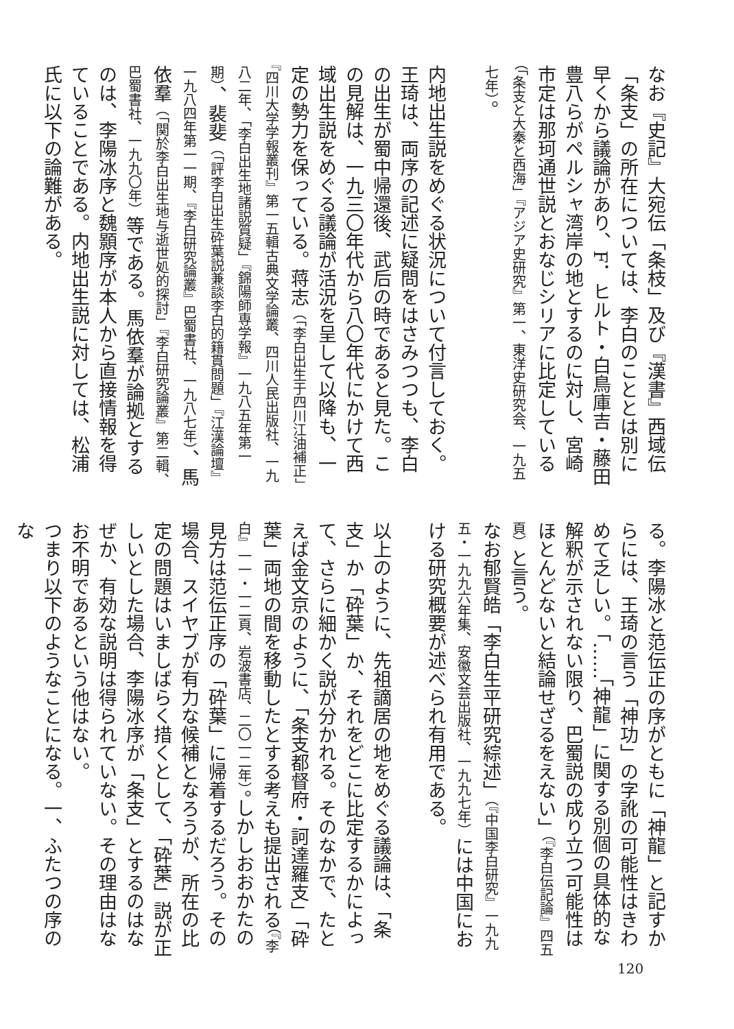なお『史記』大宛伝「条枝」及び『漢書』西域伝「条支」の所在については、李白のこととは別に早くから議論があり、F．ヒルト・白鳥庫吉・藤田豊八らがペルシャ湾岸の地とするのに対し、宮崎市定は那珂通世説とおなじシリアに比定している（「条支と大秦と西海」『アジア史研究』第一、東洋史研究会、一九五七年）。
内地出生説をめぐる状況について付言しておく。王琦は、両序の記述に疑問をはさみつつも、李白の出生が蜀中帰還後、武后の時であると見た。この見解は、一九三〇年代から八〇年代にかけて西域出生説をめぐる議論が活況を呈して以降も、一定の勢力を保っている。蒋志（「李白出生于四川江油補正」『四川大学学報叢刊』第一五輯古典文学論叢、四川人民出版社、一九八二年、「李白出生地諸説質疑」『錦陽師専学報』一九八五年第一期）、裴斐（「評李白出生砕葉説兼談李白的籍貫問題」『江漢論壇』一九八四年第一一期、『李白研究論叢』巴蜀書社、一九八七年）、馬依羣（「関於李白出生地与逝世処的探討」『李白研究論叢』第二輯、巴蜀書社、一九九〇年）等である。馬依羣が論拠とするのは、李陽冰序と魏顥序が本人から直接情報を得ていることである。内地出生説に対しては、松浦氏に以下の論難がある。
る。李陽冰と范伝正の序がともに「神龍」と記すからには、王琦の言う「神功」の字訛の可能性はきわめて乏しい。「……「神龍」に関する別個の具体的な解釈が示されない限り、巴蜀説の成り立つ可能性はほとんどないと結論せざるをえない」（『李白伝記論』四五頁）と言う。
なお郁賢皓「李白生平研究綜述」（『中国李白研究』一九九五・一九九六年集、安徽文芸出版社、一九九七年）には中国における研究概要が述べられ有用である。
以上のように、先祖謫居の地をめぐる議論は、「条支」か「砕葉」か、それをどこに比定するかによって、さらに細かく説が分かれる。そのなかで、たとえば金文京のように、「条支都督府・訶達羅支」「砕葉」両地の間を移動したとする考えも提出される（『李白』一一・一二頁、岩波書店、二〇一二年）。しかしおおかたの見方は范伝正序の「砕葉」に帰着するだろう。その場合、スイヤブが有力な候補となろうが、所在の比定の問題はいましばらく措くとして、「砕葉」説が正しいとした場合、李陽冰序が「条支」とするのはなぜか、有効な説明は得られていない。その理由はなお不明であるという他はない。
つまり以下のようなことになる。一、ふたつの序のな
120